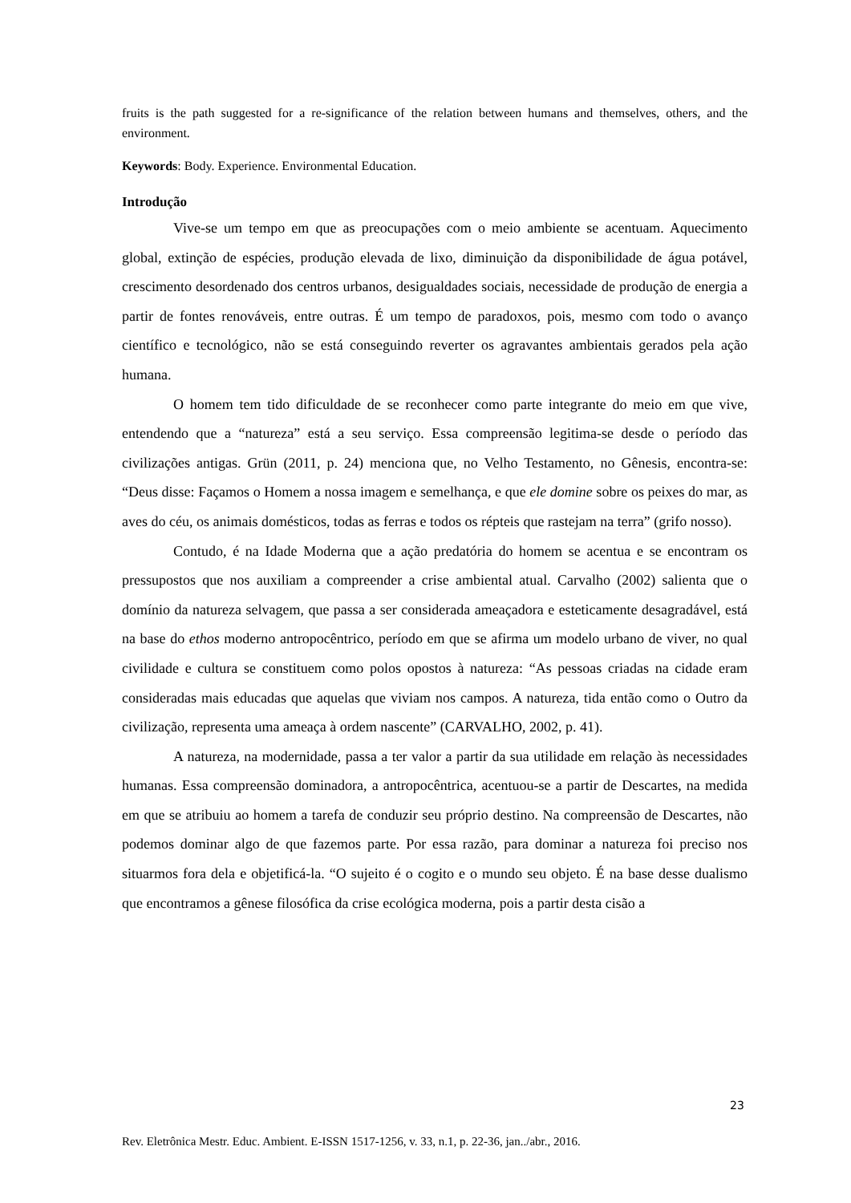fruits is the path suggested for a re-significance of the relation between humans and themselves, others, and the environment.
Keywords: Body. Experience. Environmental Education.
Introdução
Vive-se um tempo em que as preocupações com o meio ambiente se acentuam. Aquecimento global, extinção de espécies, produção elevada de lixo, diminuição da disponibilidade de água potável, crescimento desordenado dos centros urbanos, desigualdades sociais, necessidade de produção de energia a partir de fontes renováveis, entre outras. É um tempo de paradoxos, pois, mesmo com todo o avanço científico e tecnológico, não se está conseguindo reverter os agravantes ambientais gerados pela ação humana.
O homem tem tido dificuldade de se reconhecer como parte integrante do meio em que vive, entendendo que a “natureza” está a seu serviço. Essa compreensão legitima-se desde o período das civilizações antigas. Grün (2011, p. 24) menciona que, no Velho Testamento, no Gênesis, encontra-se: “Deus disse: Façamos o Homem a nossa imagem e semelhança, e que ele domine sobre os peixes do mar, as aves do céu, os animais domésticos, todas as ferras e todos os répteis que rastejam na terra” (grifo nosso).
Contudo, é na Idade Moderna que a ação predatória do homem se acentua e se encontram os pressupostos que nos auxiliam a compreender a crise ambiental atual. Carvalho (2002) salienta que o domínio da natureza selvagem, que passa a ser considerada ameaçadora e esteticamente desagradável, está na base do ethos moderno antropocêntrico, período em que se afirma um modelo urbano de viver, no qual civilidade e cultura se constituem como polos opostos à natureza: “As pessoas criadas na cidade eram consideradas mais educadas que aquelas que viviam nos campos. A natureza, tida então como o Outro da civilização, representa uma ameaça à ordem nascente” (CARVALHO, 2002, p. 41).
A natureza, na modernidade, passa a ter valor a partir da sua utilidade em relação às necessidades humanas. Essa compreensão dominadora, a antropocêntrica, acentuou-se a partir de Descartes, na medida em que se atribuiu ao homem a tarefa de conduzir seu próprio destino. Na compreensão de Descartes, não podemos dominar algo de que fazemos parte. Por essa razão, para dominar a natureza foi preciso nos situarmos fora dela e objetificá-la. “O sujeito é o cogito e o mundo seu objeto. É na base desse dualismo que encontramos a gênese filosófica da crise ecológica moderna, pois a partir desta cisão a
23
Rev. Eletrônica Mestr. Educ. Ambient. E-ISSN 1517-1256, v. 33, n.1, p. 22-36, jan../abr., 2016.